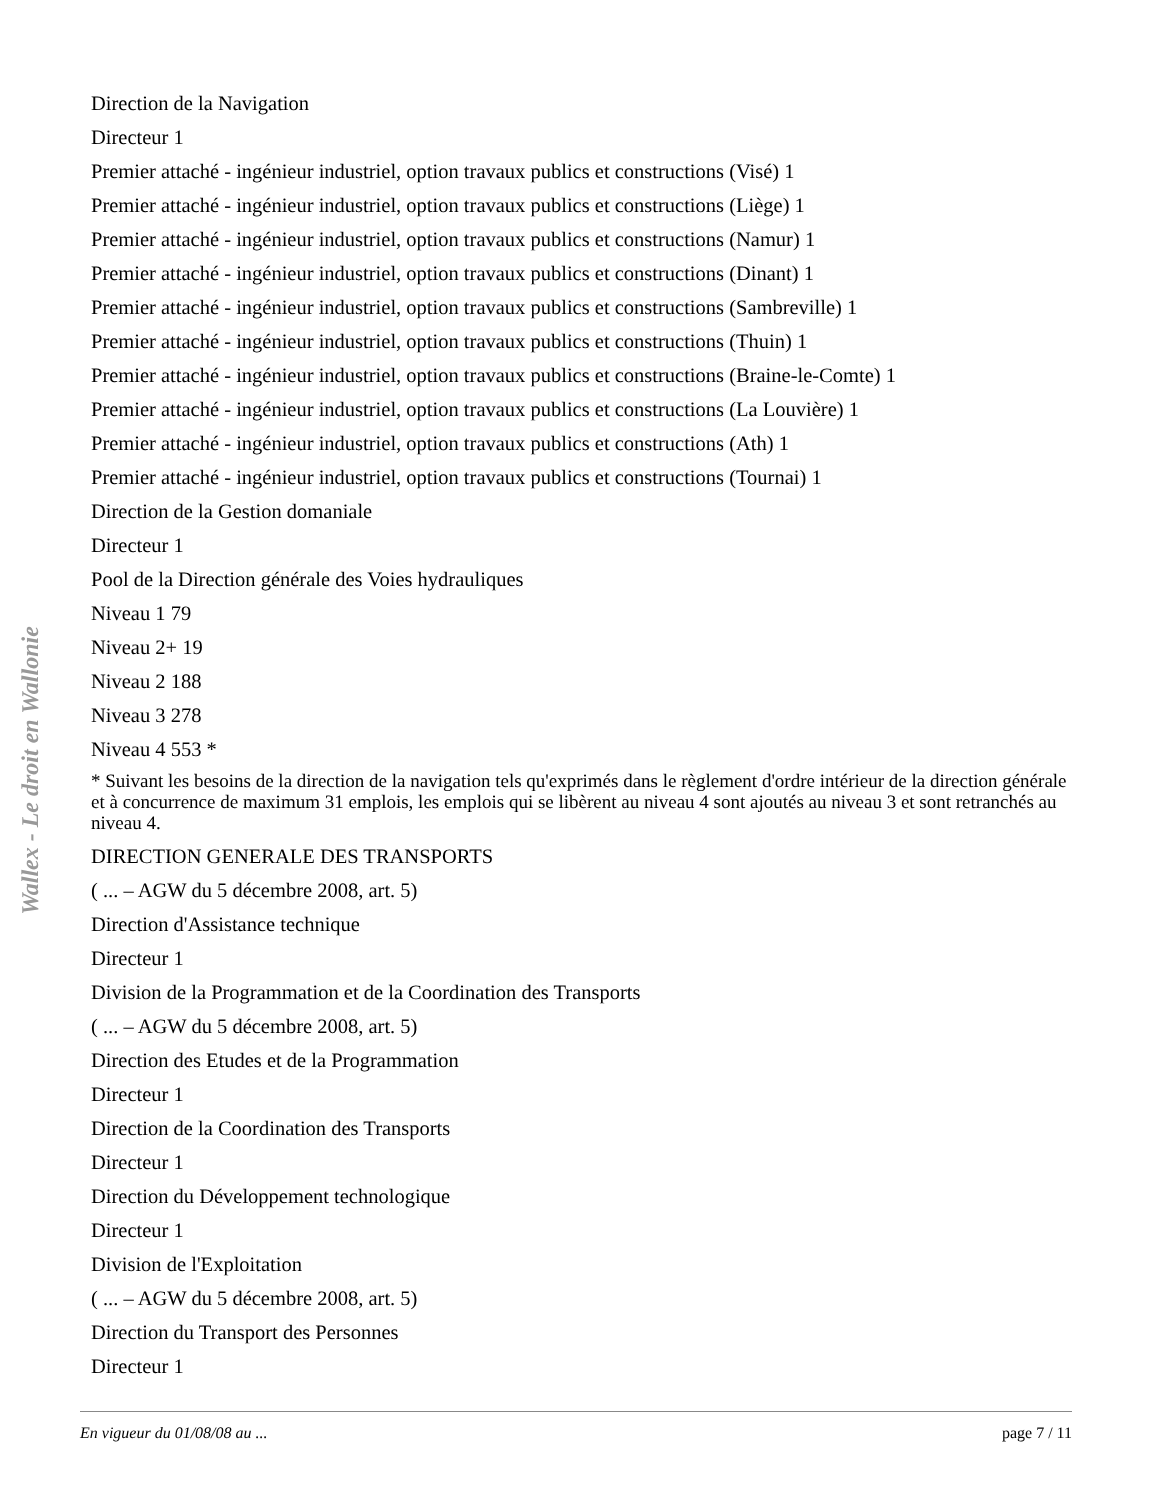Wallex - Le droit en Wallonie
Direction de la Navigation
Directeur 1
Premier attaché - ingénieur industriel, option travaux publics et constructions (Visé) 1
Premier attaché - ingénieur industriel, option travaux publics et constructions (Liège) 1
Premier attaché - ingénieur industriel, option travaux publics et constructions (Namur) 1
Premier attaché - ingénieur industriel, option travaux publics et constructions (Dinant) 1
Premier attaché - ingénieur industriel, option travaux publics et constructions (Sambreville) 1
Premier attaché - ingénieur industriel, option travaux publics et constructions (Thuin) 1
Premier attaché - ingénieur industriel, option travaux publics et constructions (Braine-le-Comte) 1
Premier attaché - ingénieur industriel, option travaux publics et constructions (La Louvière) 1
Premier attaché - ingénieur industriel, option travaux publics et constructions (Ath) 1
Premier attaché - ingénieur industriel, option travaux publics et constructions (Tournai) 1
Direction de la Gestion domaniale
Directeur 1
Pool de la Direction générale des Voies hydrauliques
Niveau 1 79
Niveau 2+ 19
Niveau 2 188
Niveau 3 278
Niveau 4 553 *
* Suivant les besoins de la direction de la navigation tels qu'exprimés dans le règlement d'ordre intérieur de la direction générale et à concurrence de maximum 31 emplois, les emplois qui se libèrent au niveau 4 sont ajoutés au niveau 3 et sont retranchés au niveau 4.
DIRECTION GENERALE DES TRANSPORTS
( ... – AGW du 5 décembre 2008, art. 5)
Direction d'Assistance technique
Directeur 1
Division de la Programmation et de la Coordination des Transports
( ... – AGW du 5 décembre 2008, art. 5)
Direction des Etudes et de la Programmation
Directeur 1
Direction de la Coordination des Transports
Directeur 1
Direction du Développement technologique
Directeur 1
Division de l'Exploitation
( ... – AGW du 5 décembre 2008, art. 5)
Direction du Transport des Personnes
Directeur 1
En vigueur du 01/08/08 au ... page 7 / 11